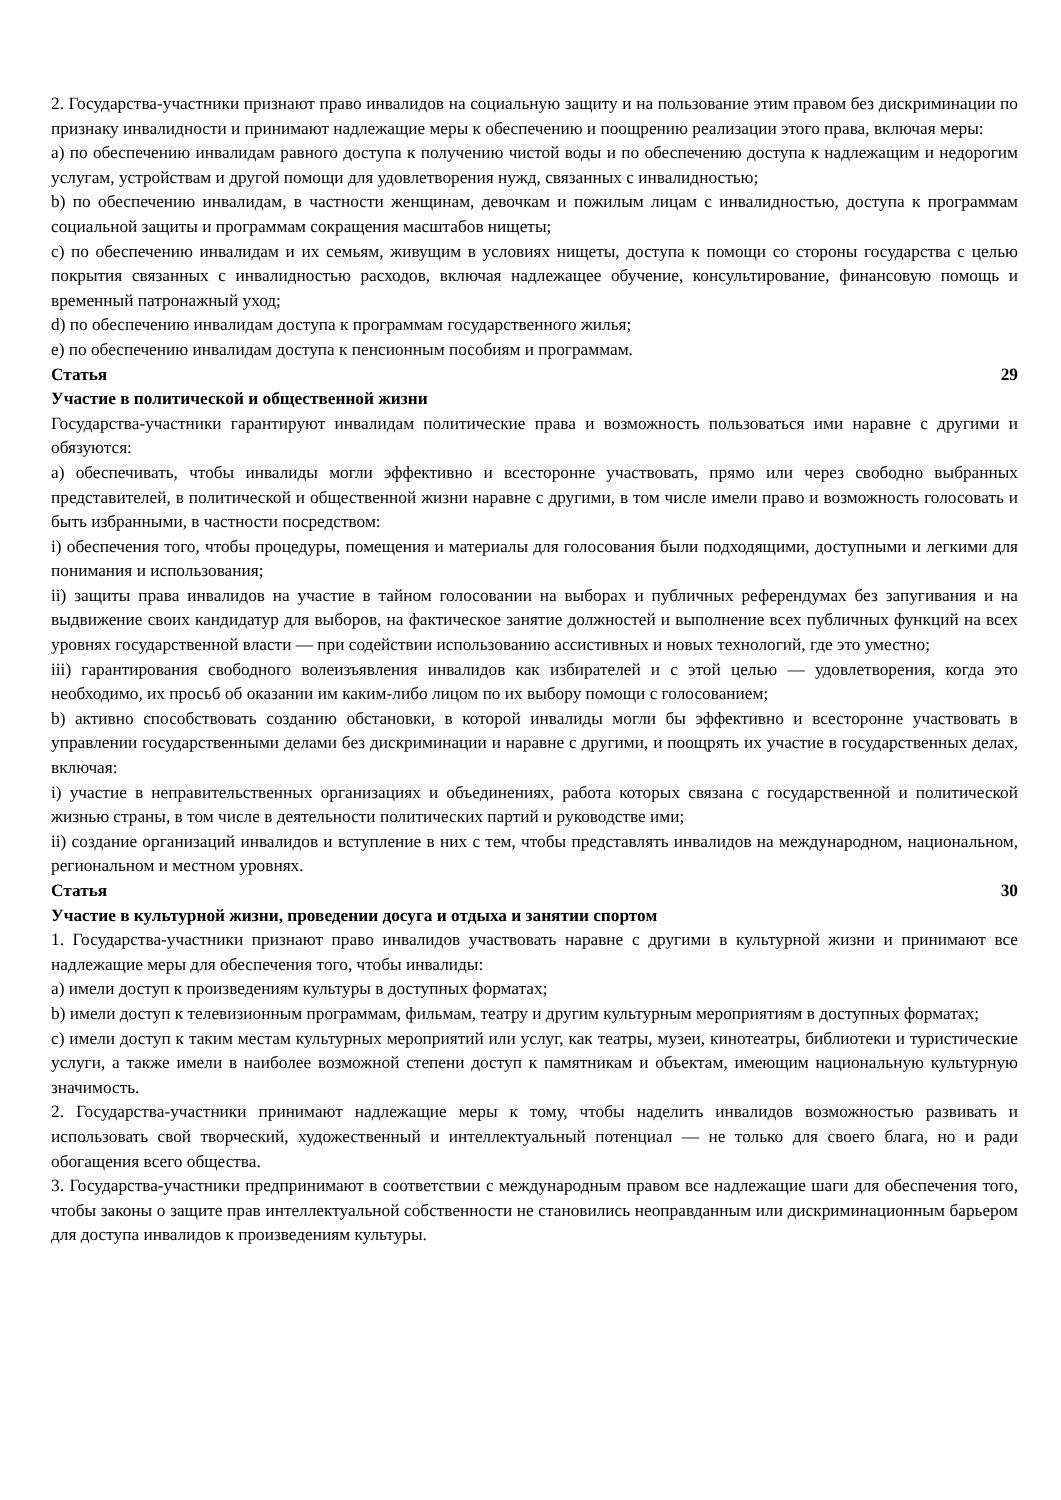2. Государства-участники признают право инвалидов на социальную защиту и на пользование этим правом без дискриминации по признаку инвалидности и принимают надлежащие меры к обеспечению и поощрению реализации этого права, включая меры:
a) по обеспечению инвалидам равного доступа к получению чистой воды и по обеспечению доступа к надлежащим и недорогим услугам, устройствам и другой помощи для удовлетворения нужд, связанных с инвалидностью;
b) по обеспечению инвалидам, в частности женщинам, девочкам и пожилым лицам с инвалидностью, доступа к программам социальной защиты и программам сокращения масштабов нищеты;
c) по обеспечению инвалидам и их семьям, живущим в условиях нищеты, доступа к помощи со стороны государства с целью покрытия связанных с инвалидностью расходов, включая надлежащее обучение, консультирование, финансовую помощь и временный патронажный уход;
d) по обеспечению инвалидам доступа к программам государственного жилья;
e) по обеспечению инвалидам доступа к пенсионным пособиям и программам.
Статья 29
Участие в политической и общественной жизни
Государства-участники гарантируют инвалидам политические права и возможность пользоваться ими наравне с другими и обязуются:
a) обеспечивать, чтобы инвалиды могли эффективно и всесторонне участвовать, прямо или через свободно выбранных представителей, в политической и общественной жизни наравне с другими, в том числе имели право и возможность голосовать и быть избранными, в частности посредством:
i) обеспечения того, чтобы процедуры, помещения и материалы для голосования были подходящими, доступными и легкими для понимания и использования;
ii) защиты права инвалидов на участие в тайном голосовании на выборах и публичных референдумах без запугивания и на выдвижение своих кандидатур для выборов, на фактическое занятие должностей и выполнение всех публичных функций на всех уровнях государственной власти — при содействии использованию ассистивных и новых технологий, где это уместно;
iii) гарантирования свободного волеизъявления инвалидов как избирателей и с этой целью — удовлетворения, когда это необходимо, их просьб об оказании им каким-либо лицом по их выбору помощи с голосованием;
b) активно способствовать созданию обстановки, в которой инвалиды могли бы эффективно и всесторонне участвовать в управлении государственными делами без дискриминации и наравне с другими, и поощрять их участие в государственных делах, включая:
i) участие в неправительственных организациях и объединениях, работа которых связана с государственной и политической жизнью страны, в том числе в деятельности политических партий и руководстве ими;
ii) создание организаций инвалидов и вступление в них с тем, чтобы представлять инвалидов на международном, национальном, региональном и местном уровнях.
Статья 30
Участие в культурной жизни, проведении досуга и отдыха и занятии спортом
1. Государства-участники признают право инвалидов участвовать наравне с другими в культурной жизни и принимают все надлежащие меры для обеспечения того, чтобы инвалиды:
a) имели доступ к произведениям культуры в доступных форматах;
b) имели доступ к телевизионным программам, фильмам, театру и другим культурным мероприятиям в доступных форматах;
c) имели доступ к таким местам культурных мероприятий или услуг, как театры, музеи, кинотеатры, библиотеки и туристические услуги, а также имели в наиболее возможной степени доступ к памятникам и объектам, имеющим национальную культурную значимость.
2. Государства-участники принимают надлежащие меры к тому, чтобы наделить инвалидов возможностью развивать и использовать свой творческий, художественный и интеллектуальный потенциал — не только для своего блага, но и ради обогащения всего общества.
3. Государства-участники предпринимают в соответствии с международным правом все надлежащие шаги для обеспечения того, чтобы законы о защите прав интеллектуальной собственности не становились неоправданным или дискриминационным барьером для доступа инвалидов к произведениям культуры.